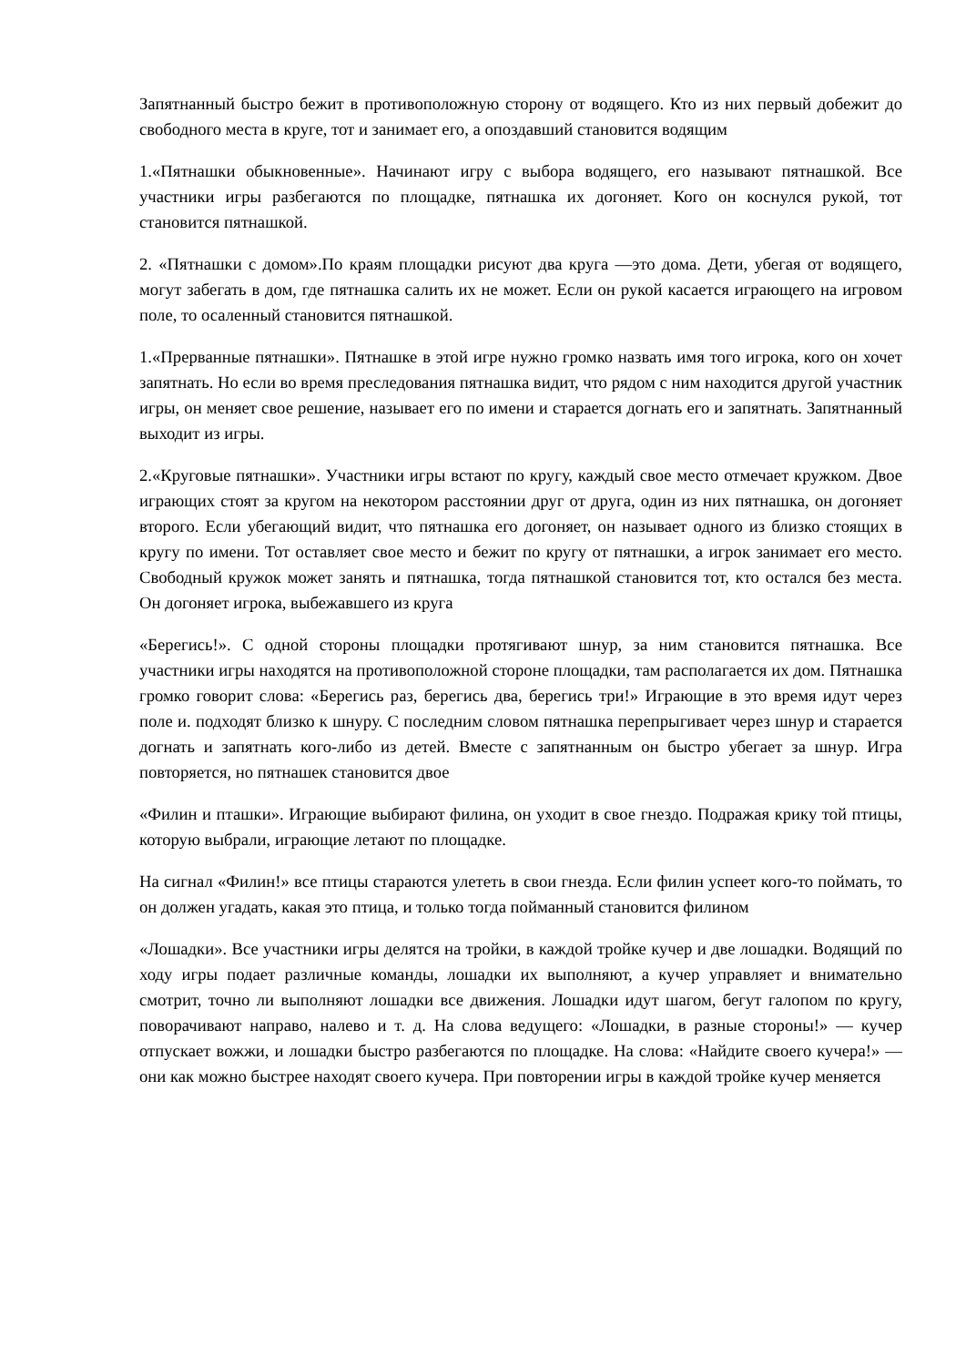Запятнанный быстро бежит в противоположную сторону от водящего. Кто из них первый добежит до свободного места в круге, тот и занимает его, а опоздавший становится водящим
1.«Пятнашки обыкновенные». Начинают игру с выбора водящего, его называют пятнашкой. Все участники игры разбегаются по площадке, пятнашка их догоняет. Кого он коснулся рукой, тот становится пятнашкой.
2. «Пятнашки с домом».По краям площадки рисуют два круга —это дома. Дети, убегая от водящего, могут забегать в дом, где пятнашка салить их не может. Если он рукой касается играющего на игровом поле, то осаленный становится пятнашкой.
1.«Прерванные пятнашки». Пятнашке в этой игре нужно громко назвать имя того игрока, кого он хочет запятнать. Но если во время преследования пятнашка видит, что рядом с ним находится другой участник игры, он меняет свое решение, называет его по имени и старается догнать его и запятнать. Запятнанный выходит из игры.
2.«Круговые пятнашки». Участники игры встают по кругу, каждый свое место отмечает кружком. Двое играющих стоят за кругом на некотором расстоянии друг от друга, один из них пятнашка, он догоняет второго. Если убегающий видит, что пятнашка его догоняет, он называет одного из близко стоящих в кругу по имени. Тот оставляет свое место и бежит по кругу от пятнашки, а игрок занимает его место. Свободный кружок может занять и пятнашка, тогда пятнашкой становится тот, кто остался без места. Он догоняет игрока, выбежавшего из круга
«Берегись!». С одной стороны площадки протягивают шнур, за ним становится пятнашка. Все участники игры находятся на противоположной стороне площадки, там располагается их дом. Пятнашка громко говорит слова: «Берегись раз, берегись два, берегись три!» Играющие в это время идут через поле и. подходят близко к шнуру. С последним словом пятнашка перепрыгивает через шнур и старается догнать и запятнать кого-либо из детей. Вместе с запятнанным он быстро убегает за шнур. Игра повторяется, но пятнашек становится двое
«Филин и пташки». Играющие выбирают филина, он уходит в свое гнездо. Подражая крику той птицы, которую выбрали, играющие летают по площадке.
На сигнал «Филин!» все птицы стараются улететь в свои гнезда. Если филин успеет кого-то поймать, то он должен угадать, какая это птица, и только тогда пойманный становится филином
«Лошадки». Все участники игры делятся на тройки, в каждой тройке кучер и две лошадки. Водящий по ходу игры подает различные команды, лошадки их выполняют, а кучер управляет и внимательно смотрит, точно ли выполняют лошадки все движения. Лошадки идут шагом, бегут галопом по кругу, поворачивают направо, налево и т. д. На слова ведущего: «Лошадки, в разные стороны!» — кучер отпускает вожжи, и лошадки быстро разбегаются по площадке. На слова: «Найдите своего кучера!» — они как можно быстрее находят своего кучера. При повторении игры в каждой тройке кучер меняется